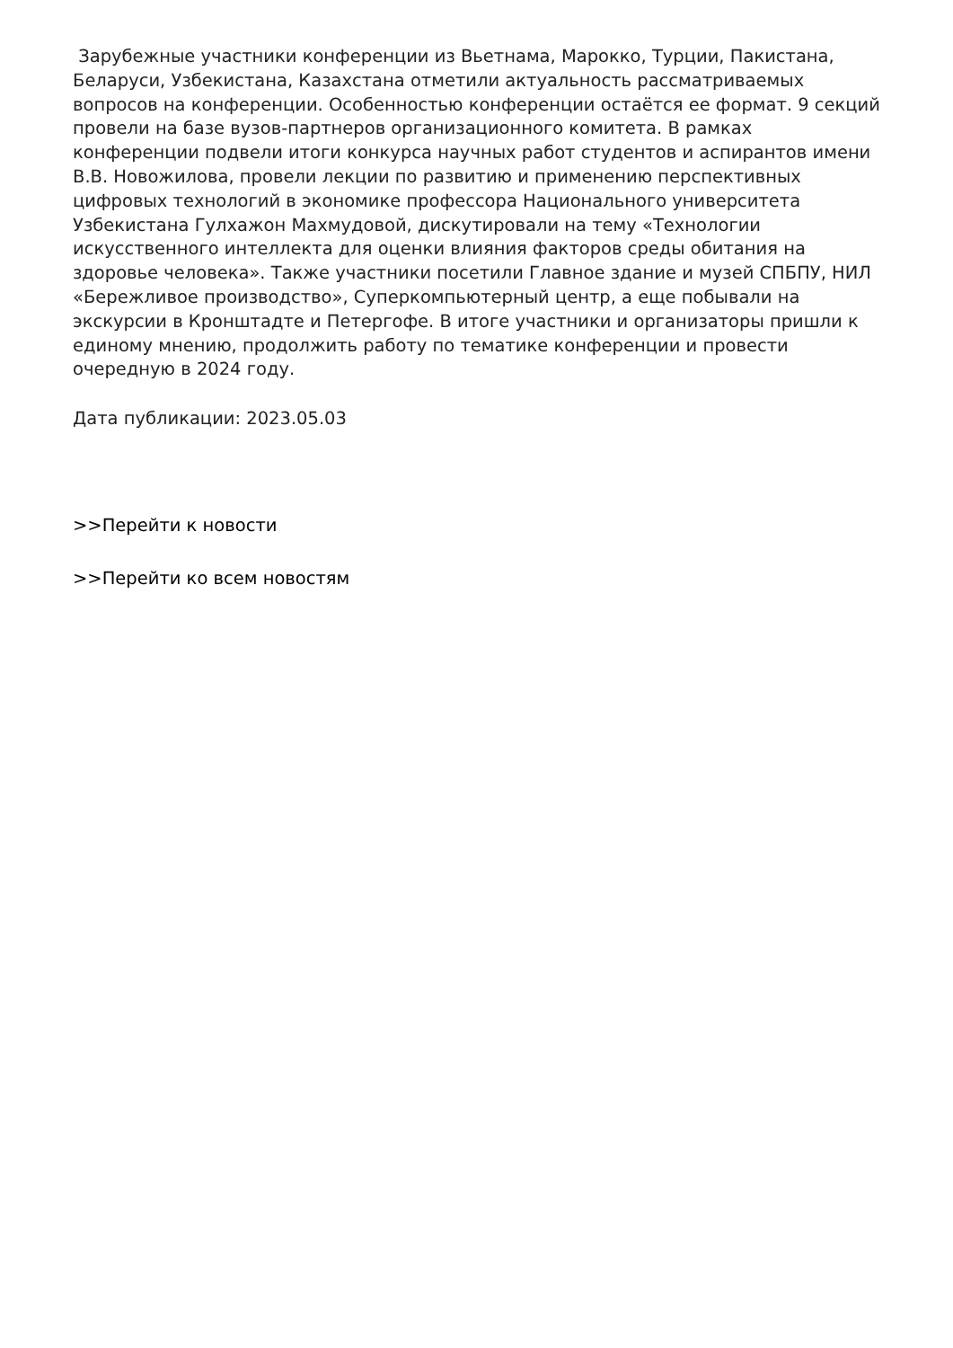Зарубежные участники конференции из Вьетнама, Марокко, Турции, Пакистана, Беларуси, Узбекистана, Казахстана отметили актуальность рассматриваемых вопросов на конференции. Особенностью конференции остаётся ее формат. 9 секций провели на базе вузов-партнеров организационного комитета. В рамках конференции подвели итоги конкурса научных работ студентов и аспирантов имени В.В. Новожилова, провели лекции по развитию и применению перспективных цифровых технологий в экономике профессора Национального университета Узбекистана Гулхажон Махмудовой, дискутировали на тему «Технологии искусственного интеллекта для оценки влияния факторов среды обитания на здоровье человека». Также участники посетили Главное здание и музей СПБПУ, НИЛ «Бережливое производство», Суперкомпьютерный центр, а еще побывали на экскурсии в Кронштадте и Петергофе. В итоге участники и организаторы пришли к единому мнению, продолжить работу по тематике конференции и провести очередную в 2024 году.
Дата публикации: 2023.05.03
>>Перейти к новости
>>Перейти ко всем новостям